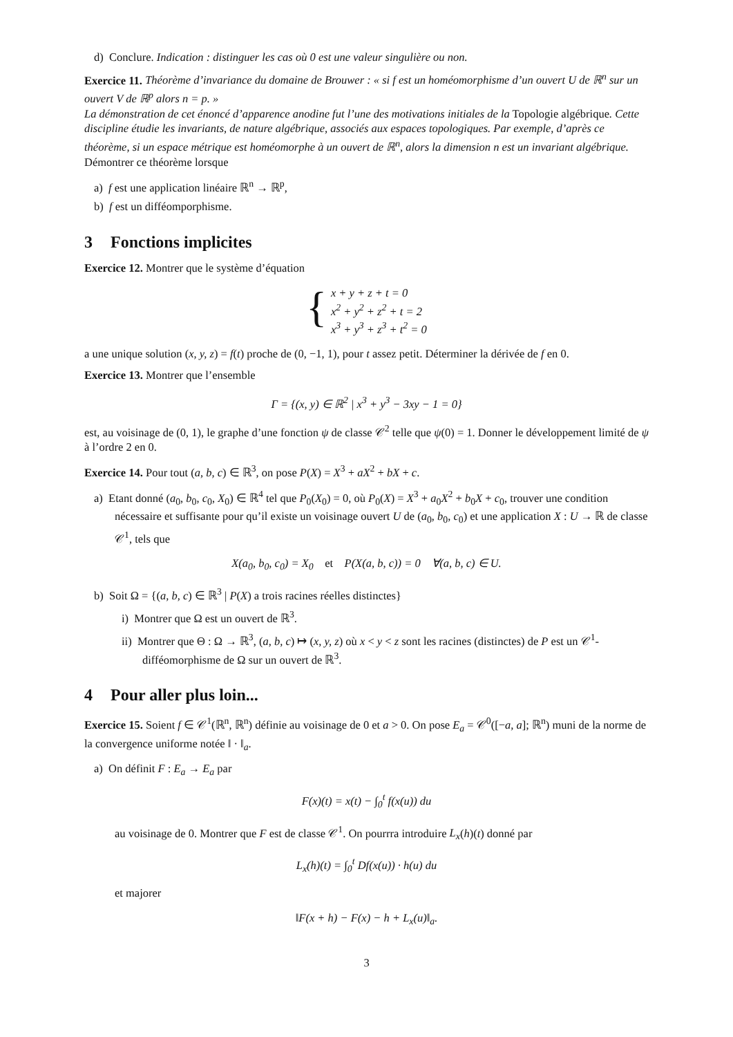d) Conclure. Indication : distinguer les cas où 0 est une valeur singulière ou non.
Exercice 11. Théorème d’invariance du domaine de Brouwer : « si f est un homéomorphisme d’un ouvert U de ℝ<sup>n</sup> sur un ouvert V de ℝ<sup>p</sup> alors n = p. »
La démonstration de cet énoncé d’apparence anodine fut l’une des motivations initiales de la Topologie algébrique. Cette discipline étudie les invariants, de nature algébrique, associés aux espaces topologiques. Par exemple, d’après ce théorème, si un espace métrique est homéomorphe à un ouvert de ℝ<sup>n</sup>, alors la dimension n est un invariant algébrique.
Démontrer ce théorème lorsque
a) f est une application linéaire ℝ<sup>n</sup> → ℝ<sup>p</sup>,
b) f est un difféomporphisme.
3 Fonctions implicites
Exercice 12. Montrer que le système d’équation
{
x + y + z + t = 0
x<sup>2</sup> + y<sup>2</sup> + z<sup>2</sup> + t = 2
x<sup>3</sup> + y<sup>3</sup> + z<sup>3</sup> + t<sup>2</sup> = 0
a une unique solution (x, y, z) = f(t) proche de (0, −1, 1), pour t assez petit. Déterminer la dérivée de f en 0.
Exercice 13. Montrer que l’ensemble
Γ = {(x, y) ∈ ℝ<sup>2</sup> | x<sup>3</sup> + y<sup>3</sup> − 3xy − 1 = 0}
est, au voisinage de (0, 1), le graphe d’une fonction ψ de classe 𝒞<sup>2</sup> telle que ψ(0) = 1. Donner le développement limité de ψ à l’ordre 2 en 0.
Exercice 14. Pour tout (a, b, c) ∈ ℝ<sup>3</sup>, on pose P(X) = X<sup>3</sup> + aX<sup>2</sup> + bX + c.
a) Etant donné (a<sub>0</sub>, b<sub>0</sub>, c<sub>0</sub>, X<sub>0</sub>) ∈ ℝ<sup>4</sup> tel que P<sub>0</sub>(X<sub>0</sub>) = 0, où P<sub>0</sub>(X) = X<sup>3</sup> + a<sub>0</sub>X<sup>2</sup> + b<sub>0</sub>X + c<sub>0</sub>, trouver une condition nécessaire et suffisante pour qu’il existe un voisinage ouvert U de (a<sub>0</sub>, b<sub>0</sub>, c<sub>0</sub>) et une application X : U → ℝ de classe 𝒞<sup>1</sup>, tels que
X(a<sub>0</sub>, b<sub>0</sub>, c<sub>0</sub>) = X<sub>0</sub> et P(X(a, b, c)) = 0 ∀(a, b, c) ∈ U.
b) Soit Ω = {(a, b, c) ∈ ℝ<sup>3</sup> | P(X) a trois racines réelles distinctes}
i) Montrer que Ω est un ouvert de ℝ<sup>3</sup>.
ii) Montrer que Θ : Ω → ℝ<sup>3</sup>, (a, b, c) ↦ (x, y, z) où x < y < z sont les racines (distinctes) de P est un 𝒞<sup>1</sup>-difféomorphisme de Ω sur un ouvert de ℝ<sup>3</sup>.
4 Pour aller plus loin...
Exercice 15. Soient f ∈ 𝒞<sup>1</sup>(ℝ<sup>n</sup>, ℝ<sup>n</sup>) définie au voisinage de 0 et a > 0. On pose E<sub>a</sub> = 𝒞<sup>0</sup>([−a, a]; ℝ<sup>n</sup>) muni de la norme de la convergence uniforme notée ‖ · ‖<sub>a</sub>.
a) On définit F : E<sub>a</sub> → E<sub>a</sub> par
F(x)(t) = x(t) − ∫<sub>0</sub><sup>t</sup> f(x(u)) du
au voisinage de 0. Montrer que F est de classe 𝒞<sup>1</sup>. On pourrra introduire L<sub>x</sub>(h)(t) donné par
L<sub>x</sub>(h)(t) = ∫<sub>0</sub><sup>t</sup> Df(x(u)) · h(u) du
et majorer
‖F(x + h) − F(x) − h + L<sub>x</sub>(u)‖<sub>a</sub>.
3